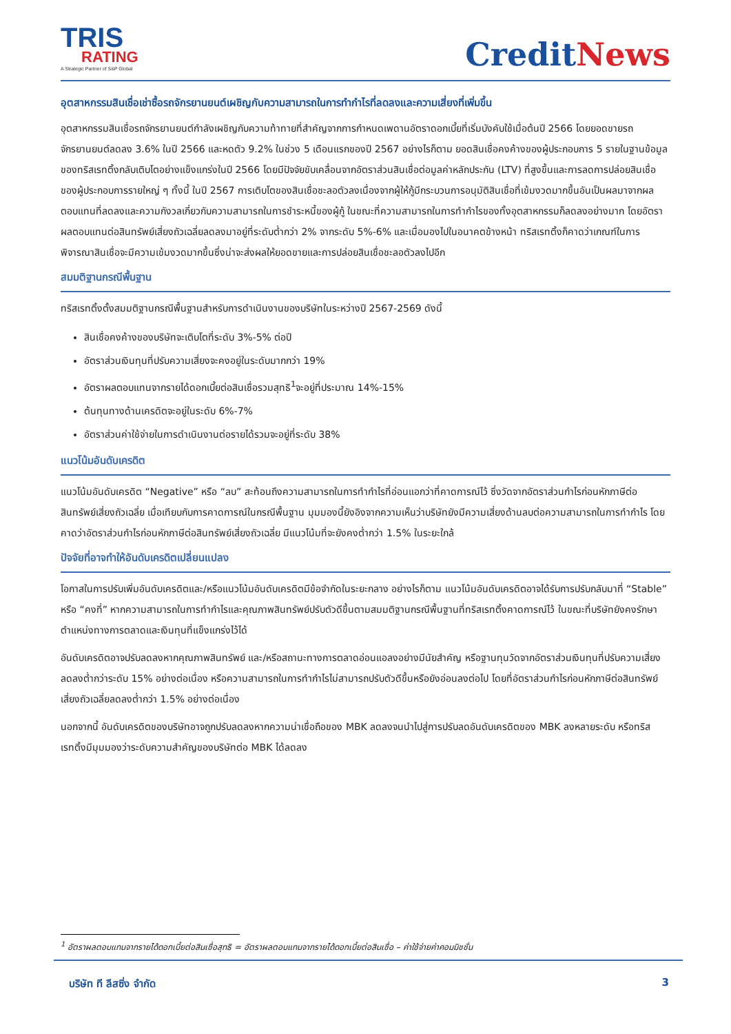TRIS
RATING
A Strategic Partner of S&P Global
CreditNews
อุตสาหกรรมสินเชื่อเช่าซื้อรถจักรยานยนต์เผชิญกับความสามารถในการทำกำไรที่ลดลงและความเสี่ยงที่เพิ่มขึ้น
อุตสาหกรรมสินเชื่อรถจักรยานยนต์กำลังเผชิญกับความท้าทายที่สำคัญจากการกำหนดเพดานอัตราดอกเบี้ยที่เริ่มบังคับใช้เมื่อต้นปี 2566 โดยยอดขายรถจักรยานยนต์ลดลง 3.6% ในปี 2566 และหดตัว 9.2% ในช่วง 5 เดือนแรกของปี 2567 อย่างไรก็ตาม ยอดสินเชื่อคงค้างของผู้ประกอบการ 5 รายในฐานข้อมูลของทริสเรทติ้งกลับเติบโตอย่างแข็งแกร่งในปี 2566 โดยมีปัจจัยขับเคลื่อนจากอัตราส่วนสินเชื่อต่อมูลค่าหลักประกัน (LTV) ที่สูงขึ้นและการลดการปล่อยสินเชื่อของผู้ประกอบการรายใหญ่ ๆ ทั้งนี้ ในปี 2567 การเติบโตของสินเชื่อชะลอตัวลงเนื่องจากผู้ให้กู้มีกระบวนการอนุมัติสินเชื่อที่เข้มงวดมากขึ้นอันเป็นผลมาจากผลตอบแทนที่ลดลงและความกังวลเกี่ยวกับความสามารถในการชำระหนี้ของผู้กู้ ในขณะที่ความสามารถในการทำกำไรของทั้งอุตสาหกรรมก็ลดลงอย่างมาก โดยอัตราผลตอบแทนต่อสินทรัพย์เสี่ยงถัวเฉลี่ยลดลงมาอยู่ที่ระดับต่ำกว่า 2% จากระดับ 5%-6% และเมื่อมองไปในอนาคตข้างหน้า ทริสเรทติ้งก็คาดว่าเกณฑ์ในการพิจารณาสินเชื่อจะมีความเข้มงวดมากขึ้นซึ่งน่าจะส่งผลให้ยอดขายและการปล่อยสินเชื่อชะลอตัวลงไปอีก
สมมติฐานกรณีพื้นฐาน
ทริสเรทติ้งตั้งสมมติฐานกรณีพื้นฐานสำหรับการดำเนินงานของบริษัทในระหว่างปี 2567-2569 ดังนี้
สินเชื่อคงค้างของบริษัทจะเติบโตที่ระดับ 3%-5% ต่อปี
อัตราส่วนเงินทุนที่ปรับความเสี่ยงจะคงอยู่ในระดับมากกว่า 19%
อัตราผลตอบแทนจากรายได้ดอกเบี้ยต่อสินเชื่อรวมสุทธิ<sup>1</sup>จะอยู่ที่ประมาณ 14%-15%
ต้นทุนทางด้านเครดิตจะอยู่ในระดับ 6%-7%
อัตราส่วนค่าใช้จ่ายในการดำเนินงานต่อรายได้รวมจะอยู่ที่ระดับ 38%
แนวโน้มอันดับเครดิต
แนวโน้มอันดับเครดิต “Negative” หรือ “ลบ” สะท้อนถึงความสามารถในการทำกำไรที่อ่อนแอกว่าที่คาดการณ์ไว้ ซึ่งวัดจากอัตราส่วนกำไรก่อนหักภาษีต่อสินทรัพย์เสี่ยงถัวเฉลี่ย เมื่อเทียบกับการคาดการณ์ในกรณีพื้นฐาน มุมมองนี้ยังอิงจากความเห็นว่าบริษัทยังมีความเสี่ยงด้านลบต่อความสามารถในการทำกำไร โดยคาดว่าอัตราส่วนกำไรก่อนหักภาษีต่อสินทรัพย์เสี่ยงถัวเฉลี่ย มีแนวโน้มที่จะยังคงต่ำกว่า 1.5% ในระยะใกล้
ปัจจัยที่อาจทำให้อันดับเครดิตเปลี่ยนแปลง
โอกาสในการปรับเพิ่มอันดับเครดิตและ/หรือแนวโน้มอันดับเครดิตมีข้อจำกัดในระยะกลาง อย่างไรก็ตาม แนวโน้มอันดับเครดิตอาจได้รับการปรับกลับมาที่ “Stable” หรือ “คงที่” หากความสามารถในการทำกำไรและคุณภาพสินทรัพย์ปรับตัวดีขึ้นตามสมมติฐานกรณีพื้นฐานที่ทริสเรทติ้งคาดการณ์ไว้ ในขณะที่บริษัทยังคงรักษาตำแหน่งทางการตลาดและเงินทุนที่แข็งแกร่งไว้ได้
อันดับเครดิตอาจปรับลดลงหากคุณภาพสินทรัพย์ และ/หรือสถานะทางการตลาดอ่อนแอลงอย่างมีนัยสำคัญ หรือฐานทุนวัดจากอัตราส่วนเงินทุนที่ปรับความเสี่ยงลดลงต่ำกว่าระดับ 15% อย่างต่อเนื่อง หรือความสามารถในการทำกำไรไม่สามารถปรับตัวดีขึ้นหรือยังอ่อนลงต่อไป โดยที่อัตราส่วนกำไรก่อนหักภาษีต่อสินทรัพย์เสี่ยงถัวเฉลี่ยลดลงต่ำกว่า 1.5% อย่างต่อเนื่อง
นอกจากนี้ อันดับเครดิตของบริษัทอาจถูกปรับลดลงหากความน่าเชื่อถือของ MBK ลดลงจนนำไปสู่การปรับลดอันดับเครดิตของ MBK ลงหลายระดับ หรือทริสเรทติ้งมีมุมมองว่าระดับความสำคัญของบริษัทต่อ MBK ได้ลดลง
<sup>1</sup> อัตราผลตอบแทนจากรายได้ดอกเบี้ยต่อสินเชื่อสุทธิ = อัตราผลตอบแทนจากรายได้ดอกเบี้ยต่อสินเชื่อ – ค่าใช้จ่ายค่าคอมมิชชั่น
บริษัท ที ลีสซิ่ง จำกัด 3